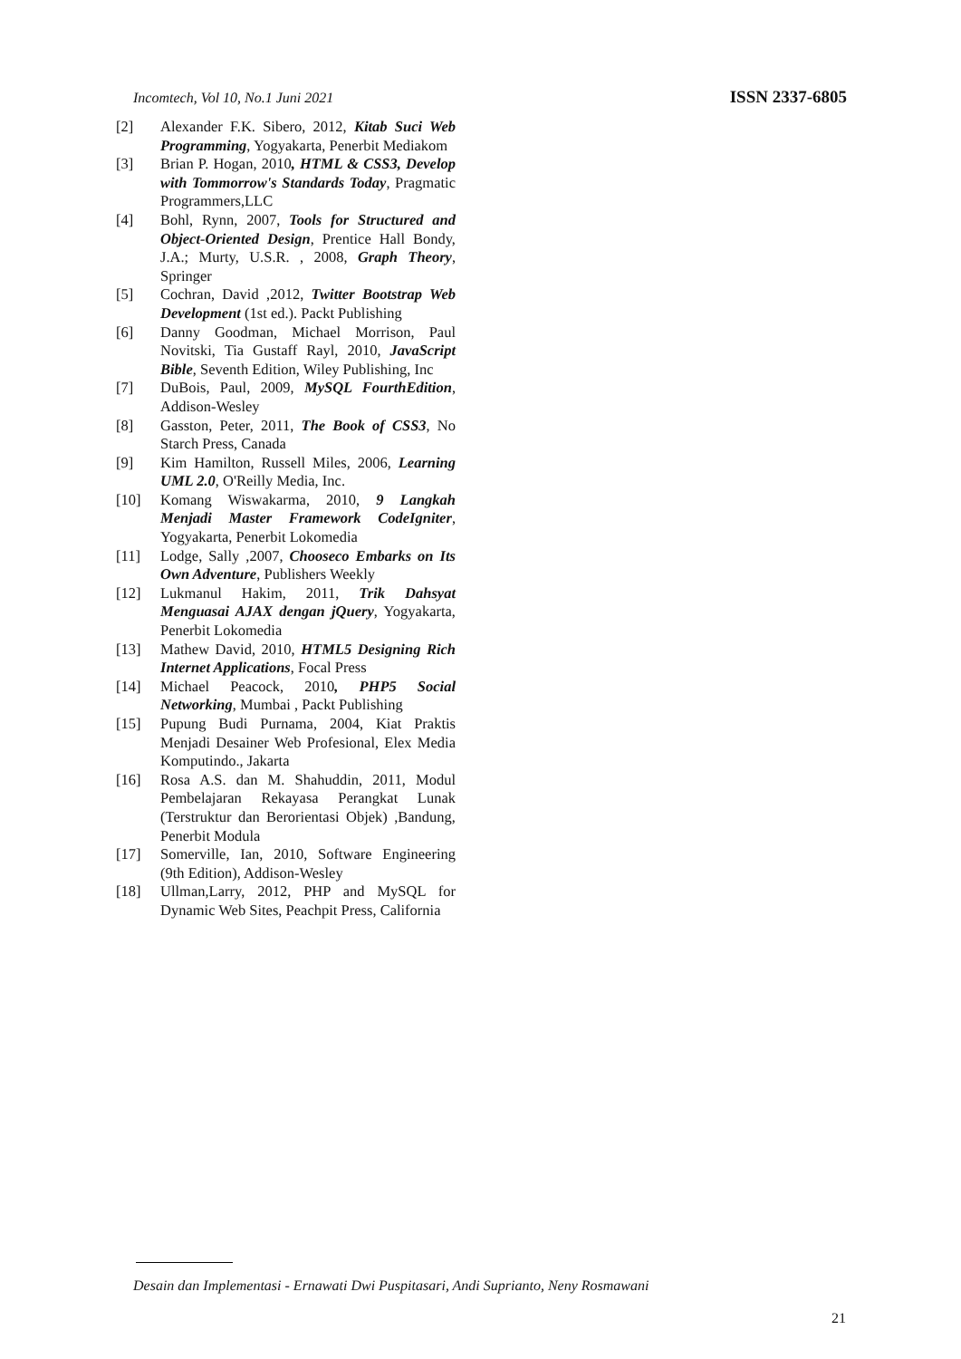Incomtech, Vol 10, No.1 Juni 2021 ISSN 2337-6805
[2] Alexander F.K. Sibero, 2012, Kitab Suci Web Programming, Yogyakarta, Penerbit Mediakom
[3] Brian P. Hogan, 2010, HTML & CSS3, Develop with Tommorrow's Standards Today, Pragmatic Programmers,LLC
[4] Bohl, Rynn, 2007, Tools for Structured and Object-Oriented Design, Prentice Hall Bondy, J.A.; Murty, U.S.R. , 2008, Graph Theory, Springer
[5] Cochran, David ,2012, Twitter Bootstrap Web Development (1st ed.). Packt Publishing
[6] Danny Goodman, Michael Morrison, Paul Novitski, Tia Gustaff Rayl, 2010, JavaScript Bible, Seventh Edition, Wiley Publishing, Inc
[7] DuBois, Paul, 2009, MySQL FourthEdition, Addison-Wesley
[8] Gasston, Peter, 2011, The Book of CSS3, No Starch Press, Canada
[9] Kim Hamilton, Russell Miles, 2006, Learning UML 2.0, O'Reilly Media, Inc.
[10] Komang Wiswakarma, 2010, 9 Langkah Menjadi Master Framework CodeIgniter, Yogyakarta, Penerbit Lokomedia
[11] Lodge, Sally ,2007, Chooseco Embarks on Its Own Adventure, Publishers Weekly
[12] Lukmanul Hakim, 2011, Trik Dahsyat Menguasai AJAX dengan jQuery, Yogyakarta, Penerbit Lokomedia
[13] Mathew David, 2010, HTML5 Designing Rich Internet Applications, Focal Press
[14] Michael Peacock, 2010, PHP5 Social Networking, Mumbai , Packt Publishing
[15] Pupung Budi Purnama, 2004, Kiat Praktis Menjadi Desainer Web Profesional, Elex Media Komputindo., Jakarta
[16] Rosa A.S. dan M. Shahuddin, 2011, Modul Pembelajaran Rekayasa Perangkat Lunak (Terstruktur dan Berorientasi Objek) ,Bandung, Penerbit Modula
[17] Somerville, Ian, 2010, Software Engineering (9th Edition), Addison-Wesley
[18] Ullman,Larry, 2012, PHP and MySQL for Dynamic Web Sites, Peachpit Press, California
Desain dan Implementasi - Ernawati Dwi Puspitasari, Andi Suprianto, Neny Rosmawani
21